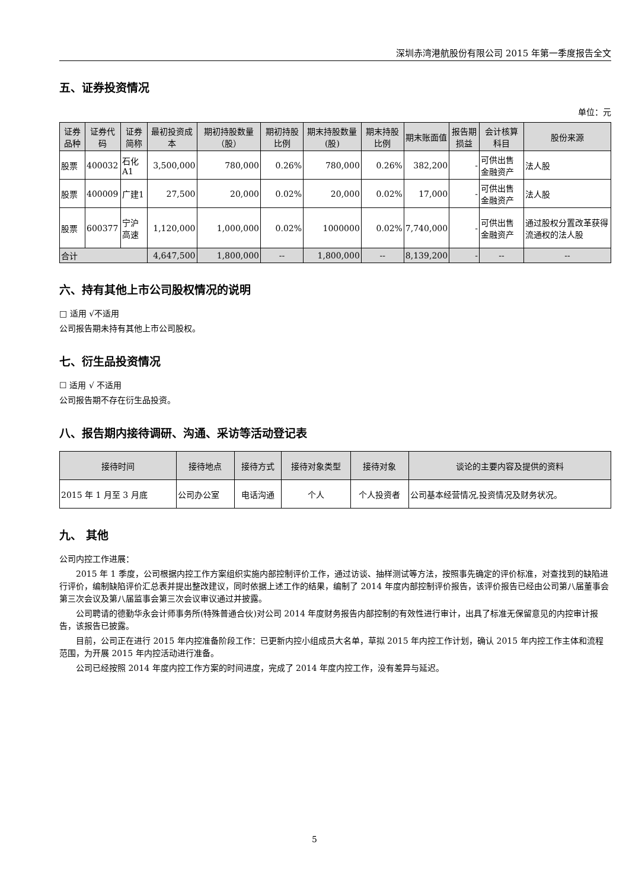深圳赤湾港航股份有限公司 2015 年第一季度报告全文
五、证券投资情况
单位：元
| 证券品种 | 证券代码 | 证券简称 | 最初投资成本 | 期初持股数量（股） | 期初持股比例 | 期末持股数量(股) | 期末持股比例 | 期末账面值 | 报告期损益 | 会计核算科目 | 股份来源 |
| --- | --- | --- | --- | --- | --- | --- | --- | --- | --- | --- | --- |
| 股票 | 400032 | 石化A1 | 3,500,000 | 780,000 | 0.26% | 780,000 | 0.26% | 382,200 | - | 可供出售金融资产 | 法人股 |
| 股票 | 400009 | 广建1 | 27,500 | 20,000 | 0.02% | 20,000 | 0.02% | 17,000 | - | 可供出售金融资产 | 法人股 |
| 股票 | 600377 | 宁沪高速 | 1,120,000 | 1,000,000 | 0.02% | 1000000 | 0.02% | 7,740,000 | - | 可供出售金融资产 | 通过股权分置改革获得流通权的法人股 |
| 合计 | | | 4,647,500 | 1,800,000 | -- | 1,800,000 | -- | 8,139,200 | - | -- | -- |
六、持有其他上市公司股权情况的说明
□ 适用 √不适用
公司报告期未持有其他上市公司股权。
七、衍生品投资情况
☐ 适用 √ 不适用
公司报告期不存在衍生品投资。
八、报告期内接待调研、沟通、采访等活动登记表
| 接待时间 | 接待地点 | 接待方式 | 接待对象类型 | 接待对象 | 谈论的主要内容及提供的资料 |
| --- | --- | --- | --- | --- | --- |
| 2015 年 1 月至 3 月底 | 公司办公室 | 电话沟通 | 个人 | 个人投资者 | 公司基本经营情况,投资情况及财务状况。 |
九、 其他
公司内控工作进展：
2015 年 1 季度，公司根据内控工作方案组织实施内部控制评价工作，通过访谈、抽样测试等方法，按照事先确定的评价标准，对查找到的缺陷进行评价，编制缺陷评价汇总表并提出整改建议，同时依据上述工作的结果，编制了 2014 年度内部控制评价报告，该评价报告已经由公司第八届董事会第三次会议及第八届监事会第三次会议审议通过并披露。
公司聘请的德勤华永会计师事务所(特殊普通合伙)对公司 2014 年度财务报告内部控制的有效性进行审计，出具了标准无保留意见的内控审计报告，该报告已披露。
目前，公司正在进行 2015 年内控准备阶段工作：已更新内控小组成员大名单，草拟 2015 年内控工作计划，确认 2015 年内控工作主体和流程范围，为开展 2015 年内控活动进行准备。
公司已经按照 2014 年度内控工作方案的时间进度，完成了 2014 年度内控工作，没有差异与延迟。
5